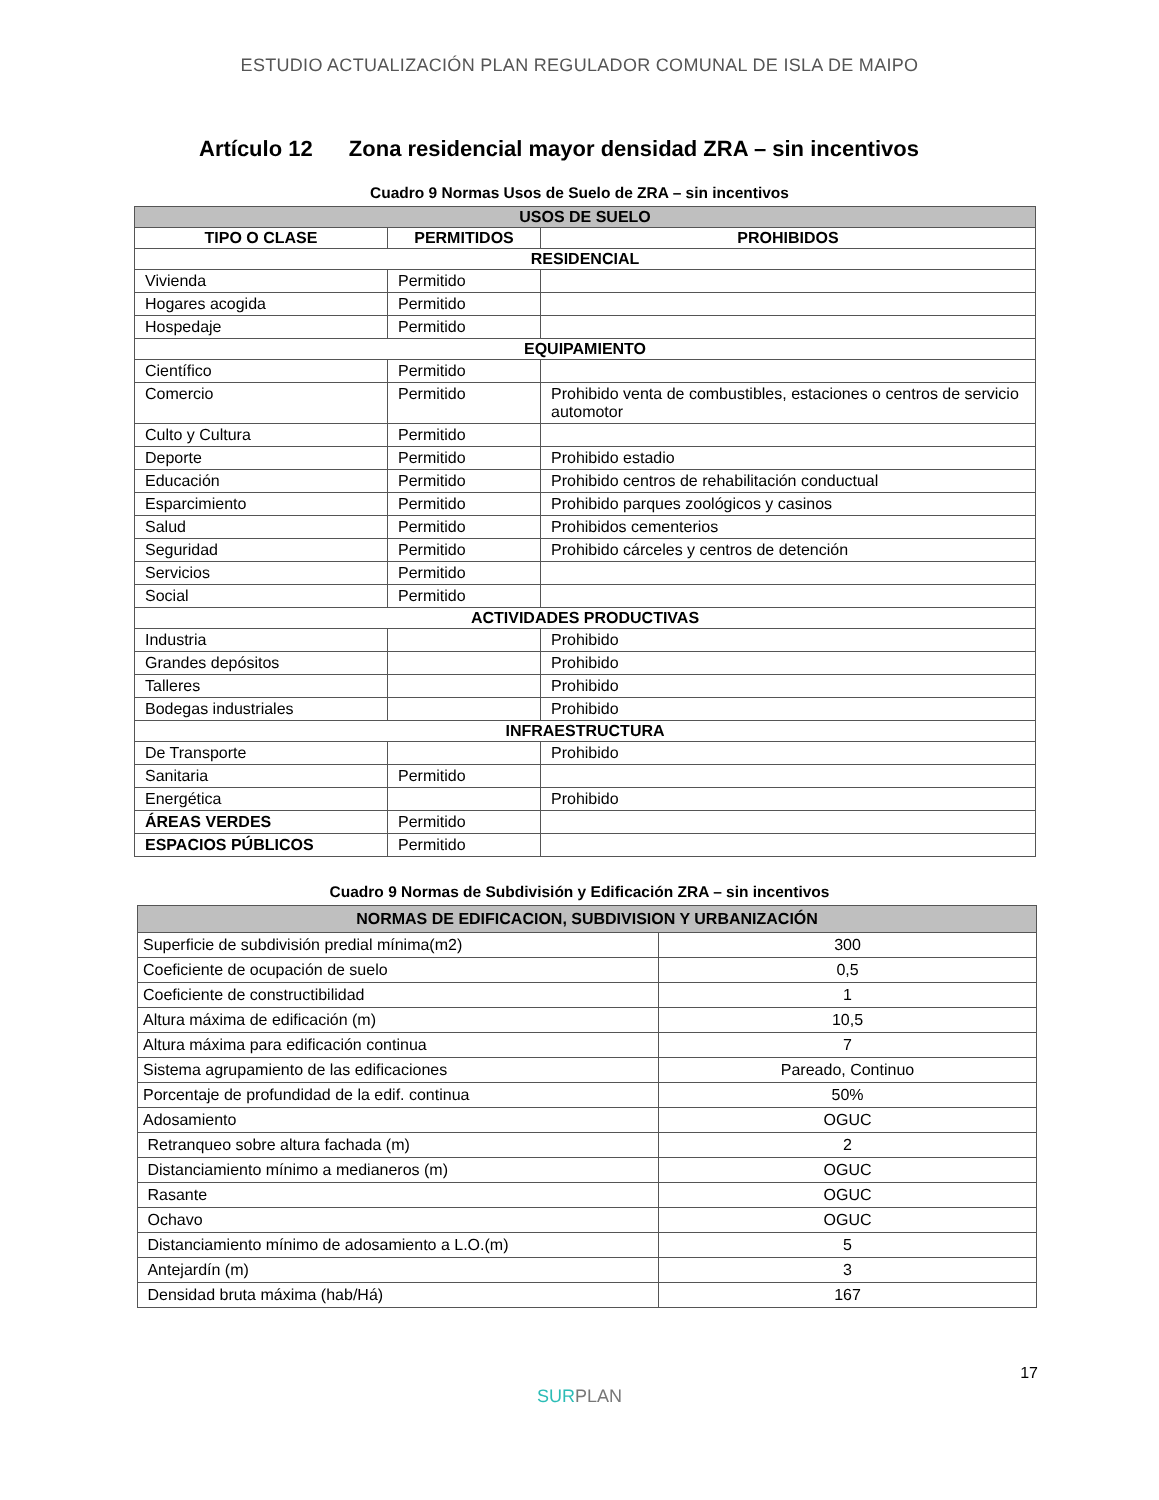ESTUDIO ACTUALIZACIÓN PLAN REGULADOR COMUNAL DE ISLA DE MAIPO
Artículo 12 Zona residencial mayor densidad ZRA – sin incentivos
Cuadro 9 Normas Usos de Suelo de ZRA – sin incentivos
| USOS DE SUELO | | |
| --- | --- | --- |
| TIPO O CLASE | PERMITIDOS | PROHIBIDOS |
| RESIDENCIAL | | |
| Vivienda | Permitido | |
| Hogares acogida | Permitido | |
| Hospedaje | Permitido | |
| EQUIPAMIENTO | | |
| Científico | Permitido | |
| Comercio | Permitido | Prohibido venta de combustibles, estaciones o centros de servicio automotor |
| Culto y Cultura | Permitido | |
| Deporte | Permitido | Prohibido estadio |
| Educación | Permitido | Prohibido centros de rehabilitación conductual |
| Esparcimiento | Permitido | Prohibido parques zoológicos y casinos |
| Salud | Permitido | Prohibidos cementerios |
| Seguridad | Permitido | Prohibido cárceles y centros de detención |
| Servicios | Permitido | |
| Social | Permitido | |
| ACTIVIDADES PRODUCTIVAS | | |
| Industria | | Prohibido |
| Grandes depósitos | | Prohibido |
| Talleres | | Prohibido |
| Bodegas industriales | | Prohibido |
| INFRAESTRUCTURA | | |
| De Transporte | | Prohibido |
| Sanitaria | Permitido | |
| Energética | | Prohibido |
| ÁREAS VERDES | Permitido | |
| ESPACIOS PÚBLICOS | Permitido | |
Cuadro 9 Normas de Subdivisión y Edificación ZRA – sin incentivos
| NORMAS DE EDIFICACION, SUBDIVISION Y URBANIZACIÓN | |
| --- | --- |
| Superficie de subdivisión predial mínima(m2) | 300 |
| Coeficiente de ocupación de suelo | 0,5 |
| Coeficiente de constructibilidad | 1 |
| Altura máxima de edificación (m) | 10,5 |
| Altura máxima para edificación continua | 7 |
| Sistema agrupamiento de las edificaciones | Pareado, Continuo |
| Porcentaje de profundidad de la edif. continua | 50% |
| Adosamiento | OGUC |
| Retranqueo sobre altura fachada (m) | 2 |
| Distanciamiento mínimo a medianeros (m) | OGUC |
| Rasante | OGUC |
| Ochavo | OGUC |
| Distanciamiento mínimo de adosamiento a L.O.(m) | 5 |
| Antejardín (m) | 3 |
| Densidad bruta máxima (hab/Há) | 167 |
17
SURPLAN